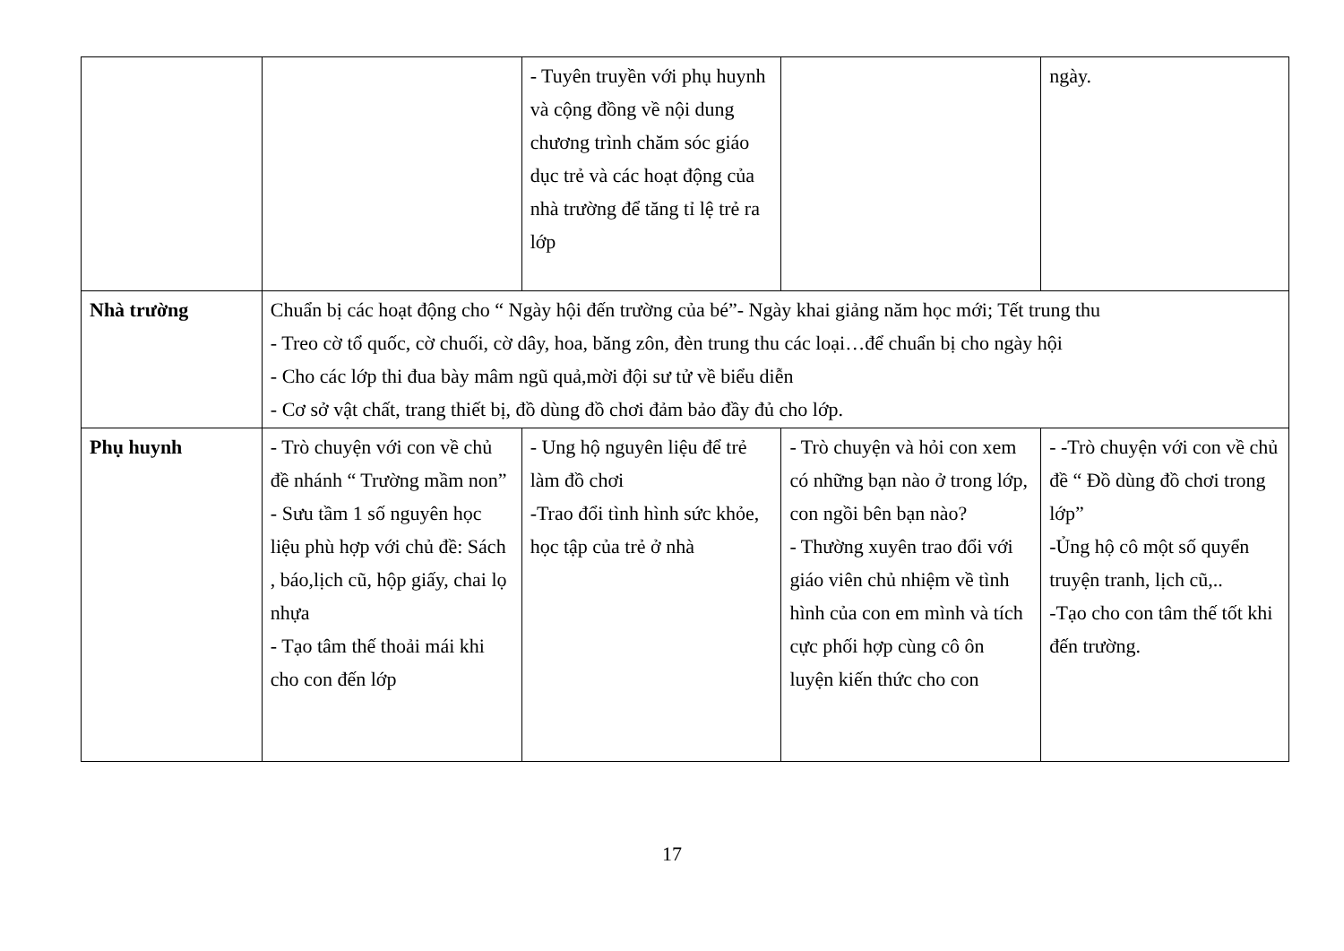| | | - Tuyên truyền với phụ huynh và cộng đồng về nội dung chương trình chăm sóc giáo dục trẻ và các hoạt động của nhà trường để tăng tỉ lệ trẻ ra lớp | | ngày. |
| Nhà trường | Chuẩn bị các hoạt động cho “ Ngày hội đến trường của bé”- Ngày khai giảng năm học mới; Tết trung thu - Treo cờ tổ quốc, cờ chuối, cờ dây, hoa, băng zôn, đèn trung thu các loại…để chuẩn bị cho ngày hội - Cho các lớp thi đua bày mâm ngũ quả,mời đội sư tử về biểu diễn - Cơ sở vật chất, trang thiết bị, đồ dùng đồ chơi đảm bảo đầy đủ cho lớp. | | | |
| Phụ huynh | - Trò chuyện với con về chủ đề nhánh “ Trường mầm non” - Sưu tầm 1 số nguyên học liệu phù hợp với chủ đề: Sách , báo,lịch cũ, hộp giấy, chai lọ nhựa - Tạo tâm thế thoải mái khi cho con đến lớp | - Ung hộ nguyên liệu để trẻ làm đồ chơi -Trao đổi tình hình sức khỏe, học tập của trẻ ở nhà | - Trò chuyện và hỏi con xem có những bạn nào ở trong lớp, con ngồi bên bạn nào? - Thường xuyên trao đổi với giáo viên chủ nhiệm về tình hình của con em mình và tích cực phối hợp cùng cô ôn luyện kiến thức cho con | - -Trò chuyện với con về chủ đề “ Đồ dùng đồ chơi trong lớp” -Ủng hộ cô một số quyển truyện tranh, lịch cũ,.. -Tạo cho con tâm thế tốt khi đến trường. |
17